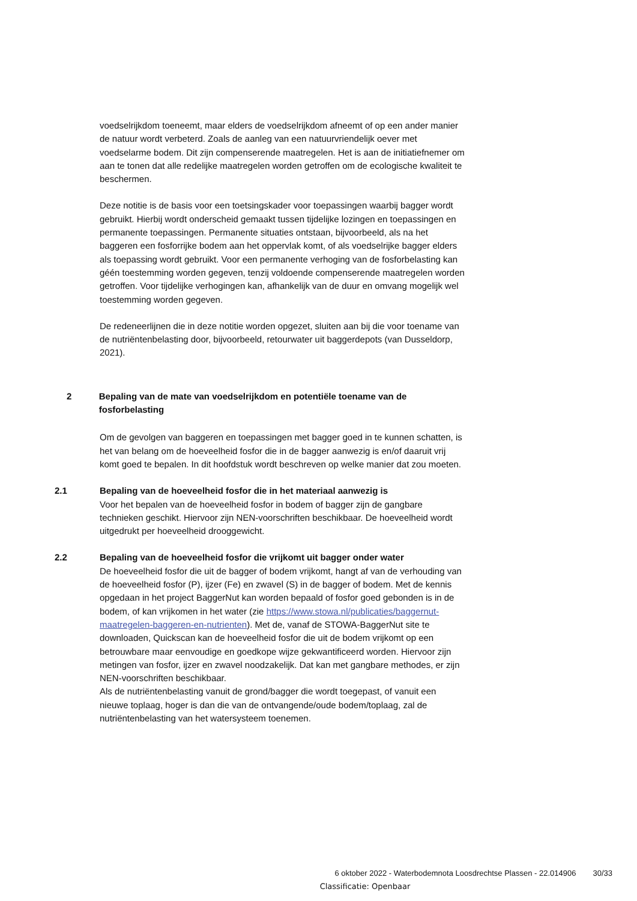voedselrijkdom toeneemt, maar elders de voedselrijkdom afneemt of op een ander manier de natuur wordt verbeterd. Zoals de aanleg van een natuurvriendelijk oever met voedselarme bodem. Dit zijn compenserende maatregelen. Het is aan de initiatiefnemer om aan te tonen dat alle redelijke maatregelen worden getroffen om de ecologische kwaliteit te beschermen.
Deze notitie is de basis voor een toetsingskader voor toepassingen waarbij bagger wordt gebruikt. Hierbij wordt onderscheid gemaakt tussen tijdelijke lozingen en toepassingen en permanente toepassingen. Permanente situaties ontstaan, bijvoorbeeld, als na het baggeren een fosforrijke bodem aan het oppervlak komt, of als voedselrijke bagger elders als toepassing wordt gebruikt. Voor een permanente verhoging van de fosforbelasting kan géén toestemming worden gegeven, tenzij voldoende compenserende maatregelen worden getroffen. Voor tijdelijke verhogingen kan, afhankelijk van de duur en omvang mogelijk wel toestemming worden gegeven.
De redeneerlijnen die in deze notitie worden opgezet, sluiten aan bij die voor toename van de nutriëntenbelasting door, bijvoorbeeld, retourwater uit baggerdepots (van Dusseldorp, 2021).
2 Bepaling van de mate van voedselrijkdom en potentiële toename van de fosforbelasting
Om de gevolgen van baggeren en toepassingen met bagger goed in te kunnen schatten, is het van belang om de hoeveelheid fosfor die in de bagger aanwezig is en/of daaruit vrij komt goed te bepalen. In dit hoofdstuk wordt beschreven op welke manier dat zou moeten.
2.1 Bepaling van de hoeveelheid fosfor die in het materiaal aanwezig is
Voor het bepalen van de hoeveelheid fosfor in bodem of bagger zijn de gangbare technieken geschikt. Hiervoor zijn NEN-voorschriften beschikbaar. De hoeveelheid wordt uitgedrukt per hoeveelheid drooggewicht.
2.2 Bepaling van de hoeveelheid fosfor die vrijkomt uit bagger onder water
De hoeveelheid fosfor die uit de bagger of bodem vrijkomt, hangt af van de verhouding van de hoeveelheid fosfor (P), ijzer (Fe) en zwavel (S) in de bagger of bodem. Met de kennis opgedaan in het project BaggerNut kan worden bepaald of fosfor goed gebonden is in de bodem, of kan vrijkomen in het water (zie https://www.stowa.nl/publicaties/baggernut-maatregelen-baggeren-en-nutrienten). Met de, vanaf de STOWA-BaggerNut site te downloaden, Quickscan kan de hoeveelheid fosfor die uit de bodem vrijkomt op een betrouwbare maar eenvoudige en goedkope wijze gekwantificeerd worden. Hiervoor zijn metingen van fosfor, ijzer en zwavel noodzakelijk. Dat kan met gangbare methodes, er zijn NEN-voorschriften beschikbaar.
Als de nutriëntenbelasting vanuit de grond/bagger die wordt toegepast, of vanuit een nieuwe toplaag, hoger is dan die van de ontvangende/oude bodem/toplaag, zal de nutriëntenbelasting van het watersysteem toenemen.
6 oktober 2022 - Waterbodemnota Loosdrechtse Plassen - 22.014906 30/33
Classificatie: Openbaar